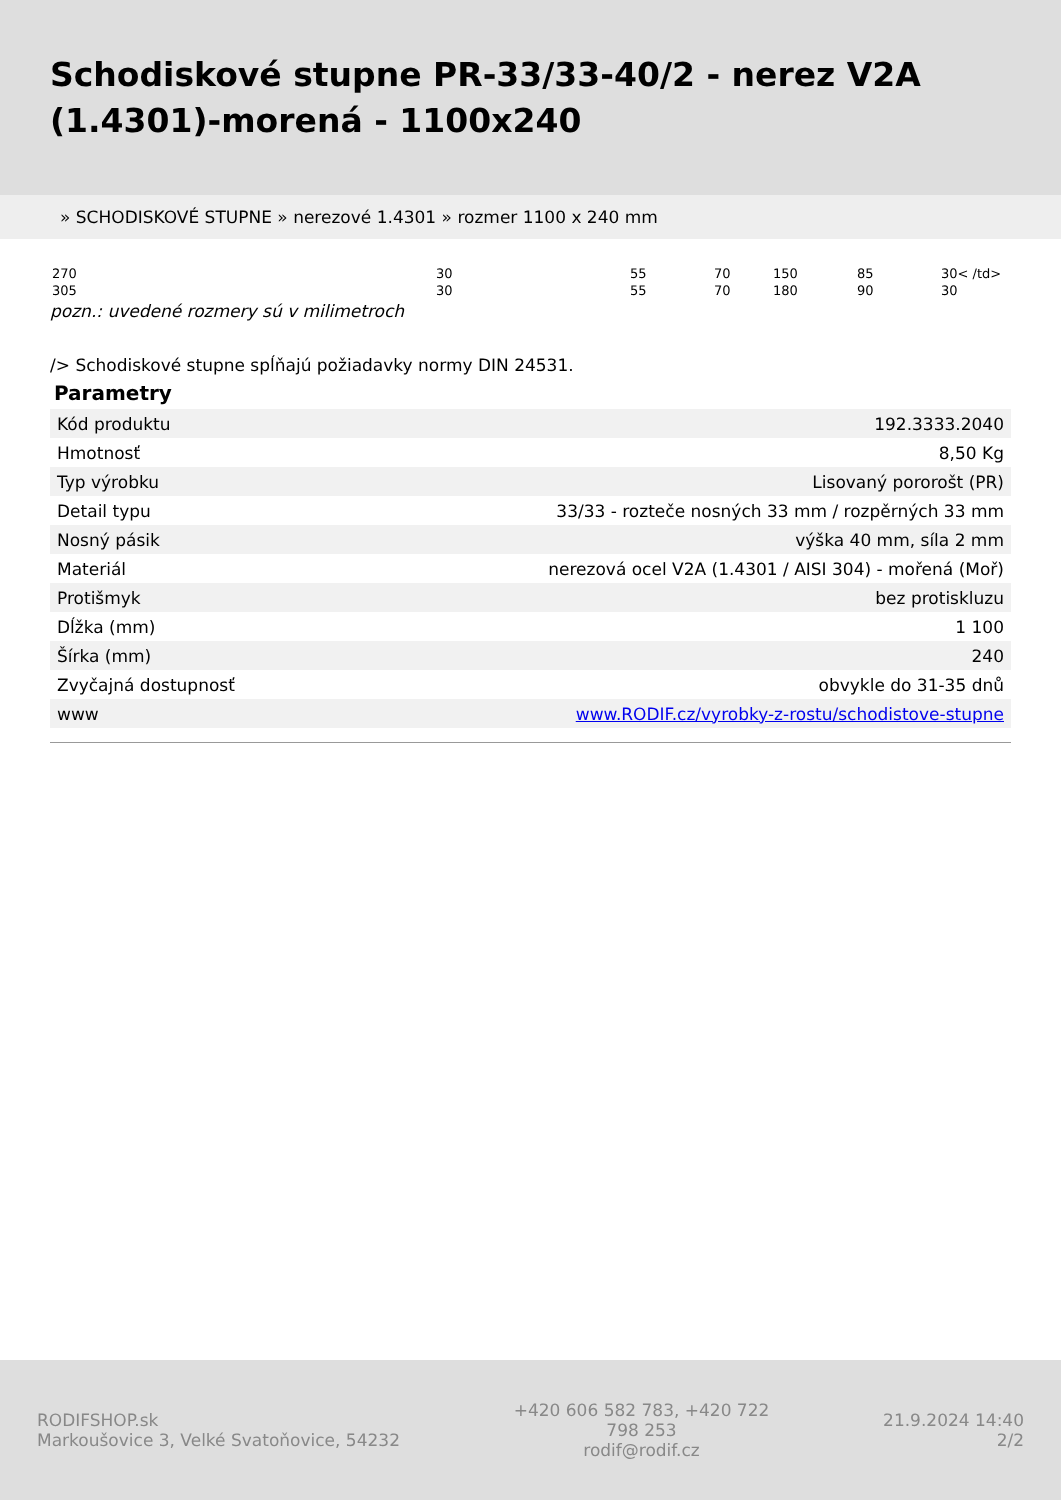Schodiskové stupne PR-33/33-40/2 - nerez V2A (1.4301)-morená - 1100x240
» SCHODISKOVÉ STUPNE » nerezové 1.4301 » rozmer 1100 x 240 mm
| 270 | 30 | 55 | 70 | 150 | 85 | 30< /td> |
| 305 | 30 | 55 | 70 | 180 | 90 | 30 |
pozn.: uvedené rozmery sú v milimetroch
/> Schodiskové stupne spĺňajú požiadavky normy DIN 24531.
Parametry
| Kód produktu | 192.3333.2040 |
| Hmotnosť | 8,50 Kg |
| Typ výrobku | Lisovaný pororošt (PR) |
| Detail typu | 33/33 - rozteče nosných 33 mm / rozpěrných 33 mm |
| Nosný pásik | výška 40 mm, síla 2 mm |
| Materiál | nerezová ocel V2A (1.4301 / AISI 304) - mořená (Moř) |
| Protišmyk | bez protiskluzu |
| Dĺžka (mm) | 1 100 |
| Šírka (mm) | 240 |
| Zvyčajná dostupnosť | obvykle do 31-35 dnů |
| www | www.RODIF.cz/vyrobky-z-rostu/schodistove-stupne |
RODIFSHOP.sk
Markoušovice 3, Velké Svatoňovice, 54232
+420 606 582 783, +420 722 798 253
rodif@rodif.cz
21.9.2024 14:40
2/2